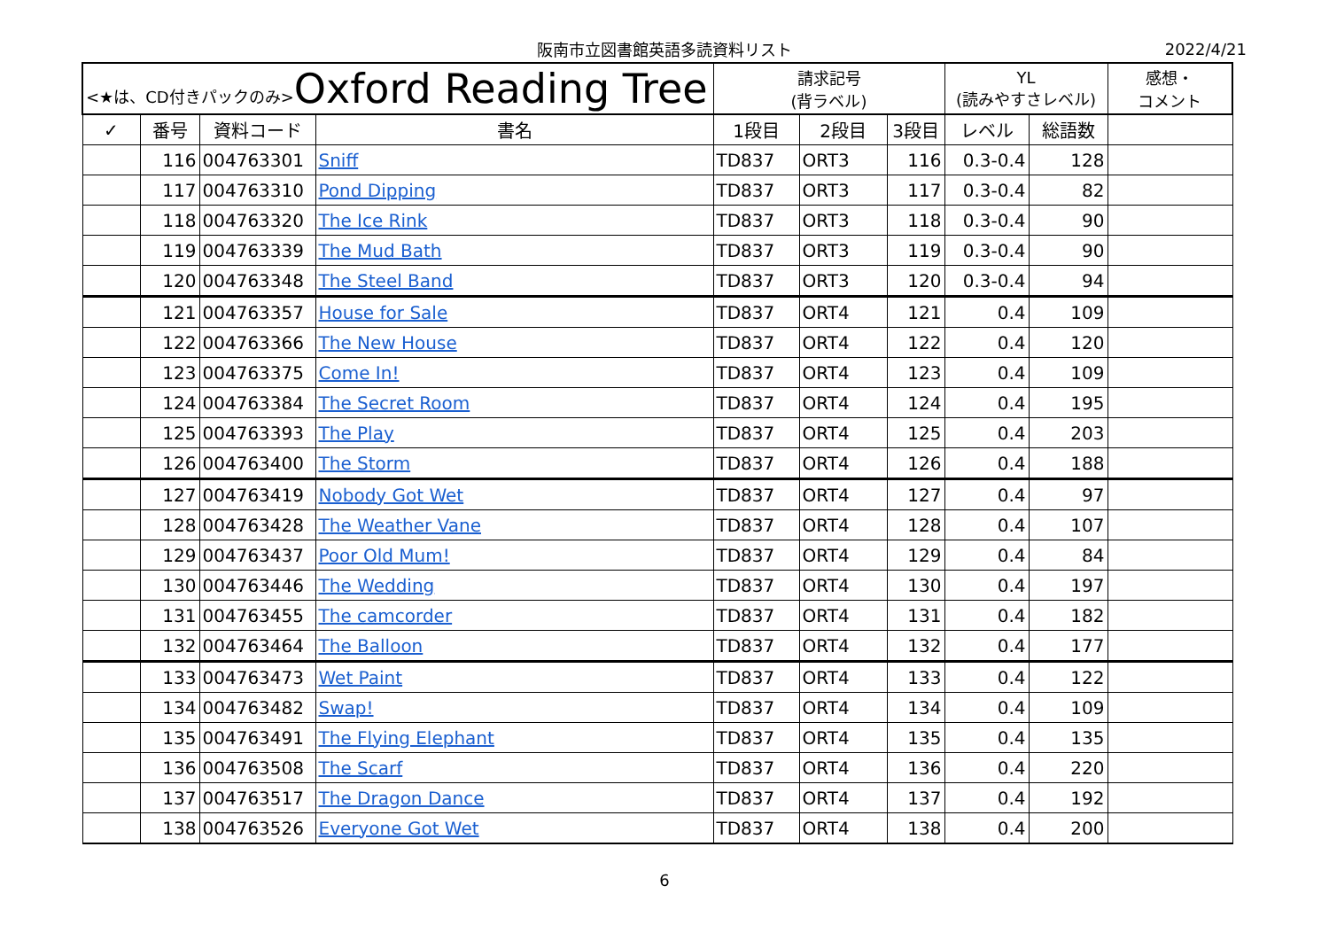阪南市立図書館英語多読資料リスト 2022/4/21
| <★は、CD付きパックのみ> Oxford Reading Tree | | | | 請求記号 (背ラベル) | | | YL (読みやすさレベル) | | 感想・ コメント |
| --- | --- | --- | --- | --- | --- | --- | --- | --- | --- |
| ✓ | 番号 | 資料コード | 書名 | 1段目 | 2段目 | 3段目 | レベル | 総語数 | |
| | 116 | 004763301 | Sniff | TD837 | ORT3 | 116 | 0.3-0.4 | 128 | |
| | 117 | 004763310 | Pond Dipping | TD837 | ORT3 | 117 | 0.3-0.4 | 82 | |
| | 118 | 004763320 | The Ice Rink | TD837 | ORT3 | 118 | 0.3-0.4 | 90 | |
| | 119 | 004763339 | The Mud Bath | TD837 | ORT3 | 119 | 0.3-0.4 | 90 | |
| | 120 | 004763348 | The Steel Band | TD837 | ORT3 | 120 | 0.3-0.4 | 94 | |
| | 121 | 004763357 | House for Sale | TD837 | ORT4 | 121 | 0.4 | 109 | |
| | 122 | 004763366 | The New House | TD837 | ORT4 | 122 | 0.4 | 120 | |
| | 123 | 004763375 | Come In! | TD837 | ORT4 | 123 | 0.4 | 109 | |
| | 124 | 004763384 | The Secret Room | TD837 | ORT4 | 124 | 0.4 | 195 | |
| | 125 | 004763393 | The Play | TD837 | ORT4 | 125 | 0.4 | 203 | |
| | 126 | 004763400 | The Storm | TD837 | ORT4 | 126 | 0.4 | 188 | |
| | 127 | 004763419 | Nobody Got Wet | TD837 | ORT4 | 127 | 0.4 | 97 | |
| | 128 | 004763428 | The Weather Vane | TD837 | ORT4 | 128 | 0.4 | 107 | |
| | 129 | 004763437 | Poor Old Mum! | TD837 | ORT4 | 129 | 0.4 | 84 | |
| | 130 | 004763446 | The Wedding | TD837 | ORT4 | 130 | 0.4 | 197 | |
| | 131 | 004763455 | The camcorder | TD837 | ORT4 | 131 | 0.4 | 182 | |
| | 132 | 004763464 | The Balloon | TD837 | ORT4 | 132 | 0.4 | 177 | |
| | 133 | 004763473 | Wet Paint | TD837 | ORT4 | 133 | 0.4 | 122 | |
| | 134 | 004763482 | Swap! | TD837 | ORT4 | 134 | 0.4 | 109 | |
| | 135 | 004763491 | The Flying Elephant | TD837 | ORT4 | 135 | 0.4 | 135 | |
| | 136 | 004763508 | The Scarf | TD837 | ORT4 | 136 | 0.4 | 220 | |
| | 137 | 004763517 | The Dragon Dance | TD837 | ORT4 | 137 | 0.4 | 192 | |
| | 138 | 004763526 | Everyone Got Wet | TD837 | ORT4 | 138 | 0.4 | 200 | |
6